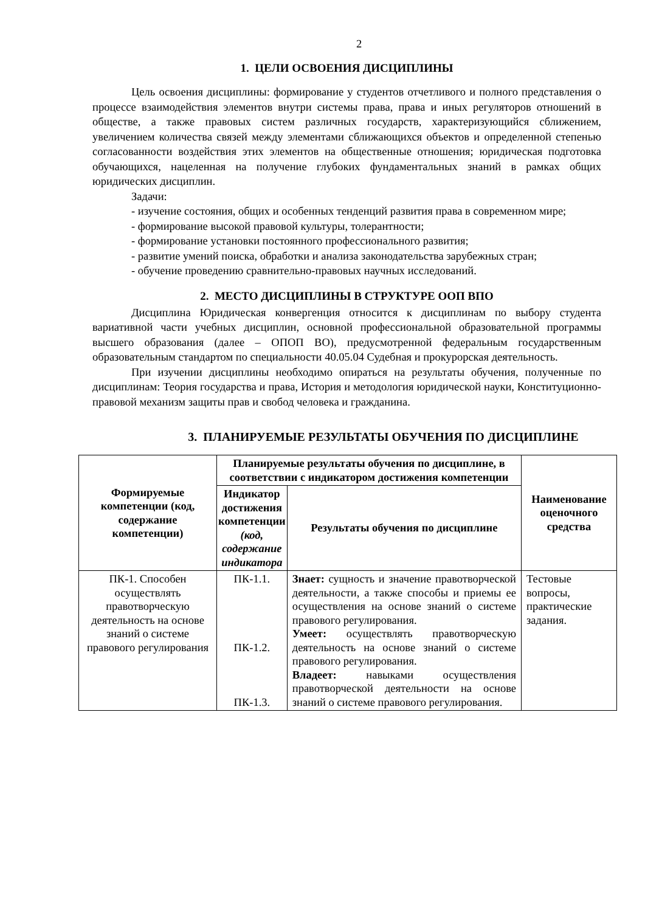2
1. ЦЕЛИ ОСВОЕНИЯ ДИСЦИПЛИНЫ
Цель освоения дисциплины: формирование у студентов отчетливого и полного представления о процессе взаимодействия элементов внутри системы права, права и иных регуляторов отношений в обществе, а также правовых систем различных государств, характеризующийся сближением, увеличением количества связей между элементами сближающихся объектов и определенной степенью согласованности воздействия этих элементов на общественные отношения; юридическая подготовка обучающихся, нацеленная на получение глубоких фундаментальных знаний в рамках общих юридических дисциплин.
Задачи:
- изучение состояния, общих и особенных тенденций развития права в современном мире;
- формирование высокой правовой культуры, толерантности;
- формирование установки постоянного профессионального развития;
- развитие умений поиска, обработки и анализа законодательства зарубежных стран;
- обучение проведению сравнительно-правовых научных исследований.
2. МЕСТО ДИСЦИПЛИНЫ В СТРУКТУРЕ ООП ВПО
Дисциплина Юридическая конвергенция относится к дисциплинам по выбору студента вариативной части учебных дисциплин, основной профессиональной образовательной программы высшего образования (далее – ОПОП ВО), предусмотренной федеральным государственным образовательным стандартом по специальности 40.05.04 Судебная и прокурорская деятельность.
При изучении дисциплины необходимо опираться на результаты обучения, полученные по дисциплинам: Теория государства и права, История и методология юридической науки, Конституционно-правовой механизм защиты прав и свобод человека и гражданина.
3. ПЛАНИРУЕМЫЕ РЕЗУЛЬТАТЫ ОБУЧЕНИЯ ПО ДИСЦИПЛИНЕ
| Формируемые компетенции (код, содержание компетенции) | Планируемые результаты обучения по дисциплине, в соответствии с индикатором достижения компетенции | | Наименование оценочного средства |
| --- | --- | --- | --- |
| | Индикатор достижения компетенции (код, содержание индикатора | Результаты обучения по дисциплине | |
| ПК-1. Способен осуществлять правотворческую деятельность на основе знаний о системе правового регулирования | ПК-1.1. ПК-1.2. ПК-1.3. | Знает: сущность и значение правотворческой деятельности, а также способы и приемы ее осуществления на основе знаний о системе правового регулирования. Умеет: осуществлять правотворческую деятельность на основе знаний о системе правового регулирования. Владеет: навыками осуществления правотворческой деятельности на основе знаний о системе правового регулирования. | Тестовые вопросы, практические задания. |